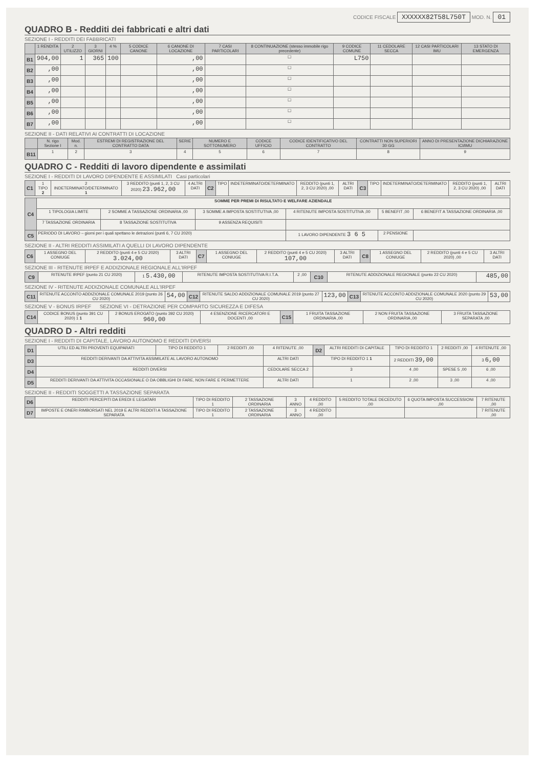CODICE FISCALE XXXXXX82T58L750T MOD. N. 01
QUADRO B - Redditi dei fabbricati e altri dati
SEZIONE I - REDDITI DEI FABBRICATI
| | 1 RENDITA | 2 UTILIZZO | 3 GIORNI | 4 % | 5 CODICE CANONE | 6 CANONE DI LOCAZIONE | 7 CASI PARTICOLARI | 8 CONTINUAZIONE (stesso immobile rigo precedente) | 9 CODICE COMUNE | 11 CEDOLARE SECCA | 12 CASI PARTICOLARI IMU | 13 STATO DI EMERGENZA |
| --- | --- | --- | --- | --- | --- | --- | --- | --- | --- | --- | --- | --- |
| B1 | 904,00 | 1 | 365 | 100 | | ,00 | | ☐ | L750 | | | |
| B2 | ,00 | | | | | ,00 | | ☐ | | | | |
| B3 | ,00 | | | | | ,00 | | ☐ | | | | |
| B4 | ,00 | | | | | ,00 | | ☐ | | | | |
| B5 | ,00 | | | | | ,00 | | ☐ | | | | |
| B6 | ,00 | | | | | ,00 | | ☐ | | | | |
| B7 | ,00 | | | | | ,00 | | ☐ | | | | |
SEZIONE II - DATI RELATIVI AI CONTRATTI DI LOCAZIONE
| | N. rigo Sezione I | Mod. n. | ESTREMI DI REGISTRAZIONE DEL CONTRATTO DATA | SERIE | NUMERO E SOTTONUMERO | CODICE UFFICIO | CODICE IDENTIFICATIVO DEL CONTRATTO | CONTRATTI NON SUPERIORI 30 GG | ANNO DI PRESENTAZIONE DICHIARAZIONE ICI/IMU |
| --- | --- | --- | --- | --- | --- | --- | --- | --- | --- |
| B11 | 1 | 2 | 3 | 4 | 5 | 6 | 7 | 8 | 9 |
QUADRO C - Redditi di lavoro dipendente e assimilati
SEZIONE I - REDDITI DI LAVORO DIPENDENTE E ASSIMILATI Casi particolari
| C1 | 1 TIPO 2 | 2 INDETERMINATO/DETERMINATO 1 | 3 REDDITO (punti 1, 2, 3 CU 2020) 23.962,00 | 4 ALTRI DATI | C2 | TIPO | INDETERMINATO/DETERMINATO | REDDITO (punti 1, 2, 3 CU 2020) ,00 | ALTRI DATI | C3 | TIPO | INDETERMINATO/DETERMINATO | REDDITO (punti 1, 2, 3 CU 2020) ,00 | ALTRI DATI |
| C4 | SOMME PER PREMI DI RISULTATO E WELFARE AZIENDALE | | | | | |
| | 1 TIPOLOGIA LIMITE | 2 SOMME A TASSAZIONE ORDINARIA ,00 | 3 SOMME A IMPOSTA SOSTITUTIVA ,00 | 4 RITENUTE IMPOSTA SOSTITUTIVA ,00 | 5 BENEFIT ,00 | 6 BENEFIT A TASSAZIONE ORDINARIA ,00 |
| | 7 TASSAZIONE ORDINARIA | 8 TASSAZIONE SOSTITUTIVA | 9 ASSENZA REQUISITI | | | |
| C5 | PERIODO DI LAVORO – giorni per i quali spettano le detrazioni (punti 6, 7 CU 2020) | | | 1 LAVORO DIPENDENTE 3 6 5 | 2 PENSIONE | |
SEZIONE II - ALTRI REDDITI ASSIMILATI A QUELLI DI LAVORO DIPENDENTE
| C6 | 1 ASSEGNO DEL CONIUGE | 2 REDDITO (punti 4 e 5 CU 2020) 3.024,00 | 3 ALTRI DATI | C7 | 1 ASSEGNO DEL CONIUGE | 2 REDDITO (punti 4 e 5 CU 2020) 107,00 | 3 ALTRI DATI | C8 | 1 ASSEGNO DEL CONIUGE | 2 REDDITO (punti 4 e 5 CU 2020) ,00 | 3 ALTRI DATI |
SEZIONE III - RITENUTE IRPEF E ADDIZIONALE REGIONALE ALL'IRPEF
| C9 | RITENUTE IRPEF (punto 21 CU 2020) | 1 5.430,00 | RITENUTE IMPOSTA SOSTITUTIVA R.I.T.A. | 2 ,00 | C10 | RITENUTE ADDIZIONALE REGIONALE (punto 22 CU 2020) | 485,00 |
SEZIONE IV - RITENUTE ADDIZIONALE COMUNALE ALL'IRPEF
| C11 | RITENUTE ACCONTO ADDIZIONALE COMUNALE 2019 (punto 26 CU 2020) | 54,00 | C12 | RITENUTE SALDO ADDIZIONALE COMUNALE 2019 (punto 27 CU 2020) | 123,00 | C13 | RITENUTE ACCONTO ADDIZIONALE COMUNALE 2020 (punto 29 CU 2020) | 53,00 |
SEZIONE V - BONUS IRPEF SEZIONE VI - DETRAZIONE PER COMPARTO SICUREZZA E DIFESA
| C14 | CODICE BONUS (punto 391 CU 2020) 1 1 | 2 BONUS EROGATO (punto 392 CU 2020) 960,00 | 4 ESENZIONE RICERCATORI E DOCENTI ,00 | C15 | 1 FRUITA TASSAZIONE ORDINARIA ,00 | 2 NON FRUITA TASSAZIONE ORDINARIA ,00 | 3 FRUITA TASSAZIONE SEPARATA ,00 |
QUADRO D - Altri redditi
SEZIONE I - REDDITI DI CAPITALE, LAVORO AUTONOMO E REDDITI DIVERSI
| D1 | UTILI ED ALTRI PROVENTI EQUIPARATI | TIPO DI REDDITO 1 | 2 REDDITI ,00 | 4 RITENUTE ,00 | D2 | ALTRI REDDITI DI CAPITALE | TIPO DI REDDITO 1 | 2 REDDITI ,00 | 4 RITENUTE ,00 |
| D3 | REDDITI DERIVANTI DA ATTIVITA ASSIMILATE AL LAVORO AUTONOMO | | | ALTRI DATI | TIPO DI REDDITO 1 1 | | 2 REDDITI 39,00 | | 3 6,00 |
| D4 | REDDITI DIVERSI | | | CEDOLARE SECCA 2 | 3 | | 4 ,00 | SPESE 5 ,00 | 6 ,00 |
| D5 | REDDITI DERIVANTI DA ATTIVITA OCCASIONALE O DA OBBLIGHI DI FARE, NON FARE E PERMETTERE | | | ALTRI DATI | 1 | | 2 ,00 | 3 ,00 | 4 ,00 |
SEZIONE II - REDDITI SOGGETTI A TASSAZIONE SEPARATA
| D6 | REDDITI PERCEPITI DA EREDI E LEGATARI | TIPO DI REDDITO 1 | 2 TASSAZIONE ORDINARIA | 3 ANNO | 4 REDDITO ,00 | 5 REDDITO TOTALE DECEDUTO ,00 | 6 QUOTA IMPOSTA SUCCESSIONI ,00 | 7 RITENUTE ,00 |
| D7 | IMPOSTE E ONERI RIMBORSATI NEL 2019 E ALTRI REDDITI A TASSAZIONE SEPARATA | TIPO DI REDDITO 1 | 2 TASSAZIONE ORDINARIA | 3 ANNO | 4 REDDITO ,00 | | | 7 RITENUTE ,00 |